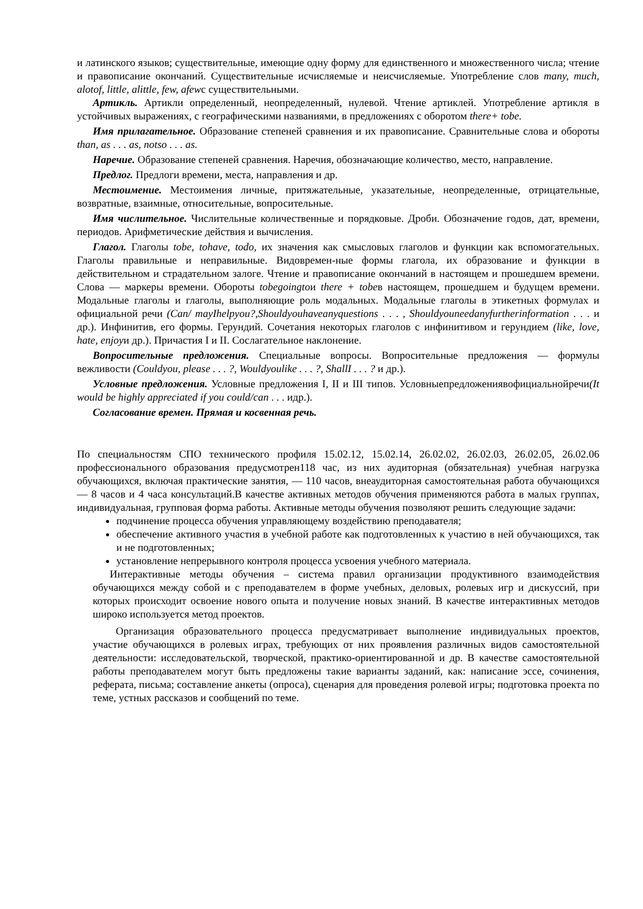и латинского языков; существительные, имеющие одну форму для единственного и множественного числа; чтение и правописание окончаний. Существительные исчисляемые и неисчисляемые. Употребление слов many, much, alotof, little, alittle, few, afewс существительными.
Артикль. Артикли определенный, неопределенный, нулевой. Чтение артиклей. Употребление артикля в устойчивых выражениях, с географическими названиями, в предложениях с оборотом there+ tobe.
Имя прилагательное. Образование степеней сравнения и их правописание. Сравнительные слова и обороты than, as . . . as, notso . . . as.
Наречие. Образование степеней сравнения. Наречия, обозначающие количество, место, направление.
Предлог. Предлоги времени, места, направления и др.
Местоимение. Местоимения личные, притяжательные, указательные, неопределенные, отрицательные, возвратные, взаимные, относительные, вопросительные.
Имя числительное. Числительные количественные и порядковые. Дроби. Обозначение годов, дат, времени, периодов. Арифметические действия и вычисления.
Глагол. Глаголы tobe, tohave, todo, их значения как смысловых глаголов и функции как вспомогательных. Глаголы правильные и неправильные. Видовремен-ные формы глагола, их образование и функции в действительном и страдательном залоге. Чтение и правописание окончаний в настоящем и прошедшем времени. Слова — маркеры времени. Обороты tobegoingtoи there + tobeв настоящем, прошедшем и будущем времени. Модальные глаголы и глаголы, выполняющие роль модальных. Модальные глаголы в этикетных формулах и официальной речи (Can/ mayIhelpyou?,Shouldyouhaveanyquestions . . . , Shouldyouneedanyfurtherinformation . . . и др.). Инфинитив, его формы. Герундий. Сочетания некоторых глаголов с инфинитивом и герундием (like, love, hate, enjoyи др.). Причастия I и II. Сослагательное наклонение.
Вопросительные предложения. Специальные вопросы. Вопросительные предложения — формулы вежливости (Couldyou, please . . . ?, Wouldyoulike . . . ?, ShallI . . . ? и др.).
Условные предложения. Условные предложения I, II и III типов. Условныепредложениявофициальнойречи(It would be highly appreciated if you could/can . . . идр.).
Согласование времен. Прямая и косвенная речь.
По специальностям СПО технического профиля 15.02.12, 15.02.14, 26.02.02, 26.02.03, 26.02.05, 26.02.06 профессионального образования предусмотрен118 час, из них аудиторная (обязательная) учебная нагрузка обучающихся, включая практические занятия, — 110 часов, внеаудиторная самостоятельная работа обучающихся — 8 часов и 4 часа консультаций.В качестве активных методов обучения применяются работа в малых группах, индивидуальная, групповая форма работы. Активные методы обучения позволяют решить следующие задачи:
подчинение процесса обучения управляющему воздействию преподавателя;
обеспечение активного участия в учебной работе как подготовленных к участию в ней обучающихся, так и не подготовленных;
установление непрерывного контроля процесса усвоения учебного материала.
Интерактивные методы обучения – система правил организации продуктивного взаимодействия обучающихся между собой и с преподавателем в форме учебных, деловых, ролевых игр и дискуссий, при которых происходит освоение нового опыта и получение новых знаний. В качестве интерактивных методов широко используется метод проектов.
Организация образовательного процесса предусматривает выполнение индивидуальных проектов, участие обучающихся в ролевых играх, требующих от них проявления различных видов самостоятельной деятельности: исследовательской, творческой, практико-ориентированной и др. В качестве самостоятельной работы преподавателем могут быть предложены такие варианты заданий, как: написание эссе, сочинения, реферата, письма; составление анкеты (опроса), сценария для проведения ролевой игры; подготовка проекта по теме, устных рассказов и сообщений по теме.